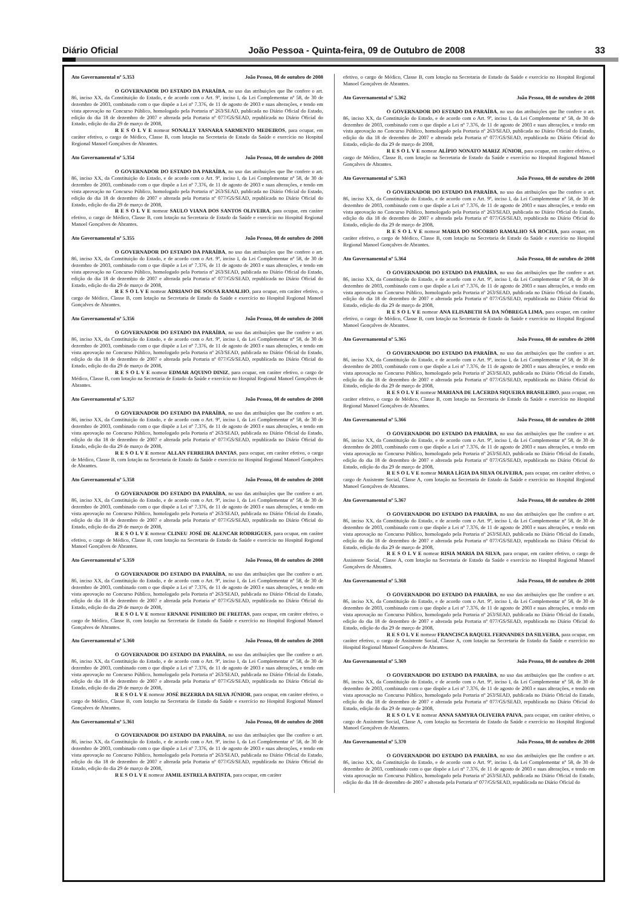Diário Oficial João Pessoa - Quinta-feira, 09 de Outubro de 2008 33
Ato Governamental nº 5.353 João Pessoa, 08 de outubro de 2008
O GOVERNADOR DO ESTADO DA PARAÍBA, no uso das atribuições que lhe confere o art. 86, inciso XX, da Constituição do Estado, e de acordo com o Art. 9º, inciso I, da Lei Complementar nº 58, de 30 de dezembro de 2003, combinado com o que dispõe a Lei nº 7.376, de 11 de agosto de 2003 e suas alterações, e tendo em vista aprovação no Concurso Público, homologado pela Portaria nº 263/SEAD, publicada no Diário Oficial do Estado, edição do dia 18 de dezembro de 2007 e alterada pela Portaria nº 077/GS/SEAD, republicada no Diário Oficial do Estado, edição do dia 29 de março de 2008,
R E S O L V E nomear SONALLY YASNARA SARMENTO MEDEIROS, para ocupar, em caráter efetivo, o cargo de Médico, Classe B, com lotação na Secretaria de Estado da Saúde e exercício no Hospital Regional Manoel Gonçalves de Abrantes.
Ato Governamental nº 5.354 João Pessoa, 08 de outubro de 2008
O GOVERNADOR DO ESTADO DA PARAÍBA, no uso das atribuições que lhe confere o art. 86, inciso XX, da Constituição do Estado, e de acordo com o Art. 9º, inciso I, da Lei Complementar nº 58, de 30 de dezembro de 2003, combinado com o que dispõe a Lei nº 7.376, de 11 de agosto de 2003 e suas alterações, e tendo em vista aprovação no Concurso Público, homologado pela Portaria nº 263/SEAD, publicada no Diário Oficial do Estado, edição do dia 18 de dezembro de 2007 e alterada pela Portaria nº 077/GS/SEAD, republicada no Diário Oficial do Estado, edição do dia 29 de março de 2008,
R E S O L V E nomear SAULO VIANA DOS SANTOS OLIVEIRA, para ocupar, em caráter efetivo, o cargo de Médico, Classe B, com lotação na Secretaria de Estado da Saúde e exercício no Hospital Regional Manoel Gonçalves de Abrantes.
Ato Governamental nº 5.355 João Pessoa, 08 de outubro de 2008
O GOVERNADOR DO ESTADO DA PARAÍBA, no uso das atribuições que lhe confere o art. 86, inciso XX, da Constituição do Estado, e de acordo com o Art. 9º, inciso I, da Lei Complementar nº 58, de 30 de dezembro de 2003, combinado com o que dispõe a Lei nº 7.376, de 11 de agosto de 2003 e suas alterações, e tendo em vista aprovação no Concurso Público, homologado pela Portaria nº 263/SEAD, publicada no Diário Oficial do Estado, edição do dia 18 de dezembro de 2007 e alterada pela Portaria nº 077/GS/SEAD, republicada no Diário Oficial do Estado, edição do dia 29 de março de 2008,
R E S O L V E nomear ADRIANO DE SOUSA RAMALHO, para ocupar, em caráter efetivo, o cargo de Médico, Classe B, com lotação na Secretaria de Estado da Saúde e exercício no Hospital Regional Manoel Gonçalves de Abrantes.
Ato Governamental nº 5.356 João Pessoa, 08 de outubro de 2008
O GOVERNADOR DO ESTADO DA PARAÍBA, no uso das atribuições que lhe confere o art. 86, inciso XX, da Constituição do Estado, e de acordo com o Art. 9º, inciso I, da Lei Complementar nº 58, de 30 de dezembro de 2003, combinado com o que dispõe a Lei nº 7.376, de 11 de agosto de 2003 e suas alterações, e tendo em vista aprovação no Concurso Público, homologado pela Portaria nº 263/SEAD, publicada no Diário Oficial do Estado, edição do dia 18 de dezembro de 2007 e alterada pela Portaria nº 077/GS/SEAD, republicada no Diário Oficial do Estado, edição do dia 29 de março de 2008,
R E S O L V E nomear EDMAR AQUINO DINIZ, para ocupar, em caráter efetivo, o cargo de Médico, Classe B, com lotação na Secretaria de Estado da Saúde e exercício no Hospital Regional Manoel Gonçalves de Abrantes.
Ato Governamental nº 5.357 João Pessoa, 08 de outubro de 2008
O GOVERNADOR DO ESTADO DA PARAÍBA, no uso das atribuições que lhe confere o art. 86, inciso XX, da Constituição do Estado, e de acordo com o Art. 9º, inciso I, da Lei Complementar nº 58, de 30 de dezembro de 2003, combinado com o que dispõe a Lei nº 7.376, de 11 de agosto de 2003 e suas alterações, e tendo em vista aprovação no Concurso Público, homologado pela Portaria nº 263/SEAD, publicada no Diário Oficial do Estado, edição do dia 18 de dezembro de 2007 e alterada pela Portaria nº 077/GS/SEAD, republicada no Diário Oficial do Estado, edição do dia 29 de março de 2008,
R E S O L V E nomear ALLAN FERREIRA DANTAS, para ocupar, em caráter efetivo, o cargo de Médico, Classe B, com lotação na Secretaria de Estado da Saúde e exercício no Hospital Regional Manoel Gonçalves de Abrantes.
Ato Governamental nº 5.358 João Pessoa, 08 de outubro de 2008
O GOVERNADOR DO ESTADO DA PARAÍBA, no uso das atribuições que lhe confere o art. 86, inciso XX, da Constituição do Estado, e de acordo com o Art. 9º, inciso I, da Lei Complementar nº 58, de 30 de dezembro de 2003, combinado com o que dispõe a Lei nº 7.376, de 11 de agosto de 2003 e suas alterações, e tendo em vista aprovação no Concurso Público, homologado pela Portaria nº 263/SEAD, publicada no Diário Oficial do Estado, edição do dia 18 de dezembro de 2007 e alterada pela Portaria nº 077/GS/SEAD, republicada no Diário Oficial do Estado, edição do dia 29 de março de 2008,
R E S O L V E nomear CLINEU JOSÉ DE ALENCAR RODRIGUES, para ocupar, em caráter efetivo, o cargo de Médico, Classe B, com lotação na Secretaria de Estado da Saúde e exercício no Hospital Regional Manoel Gonçalves de Abrantes.
Ato Governamental nº 5.359 João Pessoa, 08 de outubro de 2008
O GOVERNADOR DO ESTADO DA PARAÍBA, no uso das atribuições que lhe confere o art. 86, inciso XX, da Constituição do Estado, e de acordo com o Art. 9º, inciso I, da Lei Complementar nº 58, de 30 de dezembro de 2003, combinado com o que dispõe a Lei nº 7.376, de 11 de agosto de 2003 e suas alterações, e tendo em vista aprovação no Concurso Público, homologado pela Portaria nº 263/SEAD, publicada no Diário Oficial do Estado, edição do dia 18 de dezembro de 2007 e alterada pela Portaria nº 077/GS/SEAD, republicada no Diário Oficial do Estado, edição do dia 29 de março de 2008,
R E S O L V E nomear ERNANE PINHEIRO DE FREITAS, para ocupar, em caráter efetivo, o cargo de Médico, Classe B, com lotação na Secretaria de Estado da Saúde e exercício no Hospital Regional Manoel Gonçalves de Abrantes.
Ato Governamental nº 5.360 João Pessoa, 08 de outubro de 2008
O GOVERNADOR DO ESTADO DA PARAÍBA, no uso das atribuições que lhe confere o art. 86, inciso XX, da Constituição do Estado, e de acordo com o Art. 9º, inciso I, da Lei Complementar nº 58, de 30 de dezembro de 2003, combinado com o que dispõe a Lei nº 7.376, de 11 de agosto de 2003 e suas alterações, e tendo em vista aprovação no Concurso Público, homologado pela Portaria nº 263/SEAD, publicada no Diário Oficial do Estado, edição do dia 18 de dezembro de 2007 e alterada pela Portaria nº 077/GS/SEAD, republicada no Diário Oficial do Estado, edição do dia 29 de março de 2008,
R E S O L V E nomear JOSÉ BEZERRA DA SILVA JÚNIOR, para ocupar, em caráter efetivo, o cargo de Médico, Classe B, com lotação na Secretaria de Estado da Saúde e exercício no Hospital Regional Manoel Gonçalves de Abrantes.
Ato Governamental nº 5.361 João Pessoa, 08 de outubro de 2008
O GOVERNADOR DO ESTADO DA PARAÍBA, no uso das atribuições que lhe confere o art. 86, inciso XX, da Constituição do Estado, e de acordo com o Art. 9º, inciso I, da Lei Complementar nº 58, de 30 de dezembro de 2003, combinado com o que dispõe a Lei nº 7.376, de 11 de agosto de 2003 e suas alterações, e tendo em vista aprovação no Concurso Público, homologado pela Portaria nº 263/SEAD, publicada no Diário Oficial do Estado, edição do dia 18 de dezembro de 2007 e alterada pela Portaria nº 077/GS/SEAD, republicada no Diário Oficial do Estado, edição do dia 29 de março de 2008,
R E S O L V E nomear JAMIL ESTRELA BATISTA, para ocupar, em caráter
efetivo, o cargo de Médico, Classe B, com lotação na Secretaria de Estado da Saúde e exercício no Hospital Regional Manoel Gonçalves de Abrantes.
Ato Governamental nº 5.362 João Pessoa, 08 de outubro de 2008
O GOVERNADOR DO ESTADO DA PARAÍBA, no uso das atribuições que lhe confere o art. 86, inciso XX, da Constituição do Estado, e de acordo com o Art. 9º, inciso I, da Lei Complementar nº 58, de 30 de dezembro de 2003, combinado com o que dispõe a Lei nº 7.376, de 11 de agosto de 2003 e suas alterações, e tendo em vista aprovação no Concurso Público, homologado pela Portaria nº 263/SEAD, publicada no Diário Oficial do Estado, edição do dia 18 de dezembro de 2007 e alterada pela Portaria nº 077/GS/SEAD, republicada no Diário Oficial do Estado, edição do dia 29 de março de 2008,
R E S O L V E nomear ALÍPIO NONATO MARIZ JÚNIOR, para ocupar, em caráter efetivo, o cargo de Médico, Classe B, com lotação na Secretaria de Estado da Saúde e exercício no Hospital Regional Manoel Gonçalves de Abrantes.
Ato Governamental nº 5.363 João Pessoa, 08 de outubro de 2008
O GOVERNADOR DO ESTADO DA PARAÍBA, no uso das atribuições que lhe confere o art. 86, inciso XX, da Constituição do Estado, e de acordo com o Art. 9º, inciso I, da Lei Complementar nº 58, de 30 de dezembro de 2003, combinado com o que dispõe a Lei nº 7.376, de 11 de agosto de 2003 e suas alterações, e tendo em vista aprovação no Concurso Público, homologado pela Portaria nº 263/SEAD, publicada no Diário Oficial do Estado, edição do dia 18 de dezembro de 2007 e alterada pela Portaria nº 077/GS/SEAD, republicada no Diário Oficial do Estado, edição do dia 29 de março de 2008,
R E S O L V E nomear MARIA DO SOCORRO RAMALHO SÁ ROCHA, para ocupar, em caráter efetivo, o cargo de Médico, Classe B, com lotação na Secretaria de Estado da Saúde e exercício no Hospital Regional Manoel Gonçalves de Abrantes.
Ato Governamental nº 5.364 João Pessoa, 08 de outubro de 2008
O GOVERNADOR DO ESTADO DA PARAÍBA, no uso das atribuições que lhe confere o art. 86, inciso XX, da Constituição do Estado, e de acordo com o Art. 9º, inciso I, da Lei Complementar nº 58, de 30 de dezembro de 2003, combinado com o que dispõe a Lei nº 7.376, de 11 de agosto de 2003 e suas alterações, e tendo em vista aprovação no Concurso Público, homologado pela Portaria nº 263/SEAD, publicada no Diário Oficial do Estado, edição do dia 18 de dezembro de 2007 e alterada pela Portaria nº 077/GS/SEAD, republicada no Diário Oficial do Estado, edição do dia 29 de março de 2008,
R E S O L V E nomear ANA ELISABETH SÁ DA NÓBREGA LIMA, para ocupar, em caráter efetivo, o cargo de Médico, Classe B, com lotação na Secretaria de Estado da Saúde e exercício no Hospital Regional Manoel Gonçalves de Abrantes.
Ato Governamental nº 5.365 João Pessoa, 08 de outubro de 2008
O GOVERNADOR DO ESTADO DA PARAÍBA, no uso das atribuições que lhe confere o art. 86, inciso XX, da Constituição do Estado, e de acordo com o Art. 9º, inciso I, da Lei Complementar nº 58, de 30 de dezembro de 2003, combinado com o que dispõe a Lei nº 7.376, de 11 de agosto de 2003 e suas alterações, e tendo em vista aprovação no Concurso Público, homologado pela Portaria nº 263/SEAD, publicada no Diário Oficial do Estado, edição do dia 18 de dezembro de 2007 e alterada pela Portaria nº 077/GS/SEAD, republicada no Diário Oficial do Estado, edição do dia 29 de março de 2008,
R E S O L V E nomear MARIANA DE LACERDA SIQUEIRA BRASILEIRO, para ocupar, em caráter efetivo, o cargo de Médico, Classe B, com lotação na Secretaria de Estado da Saúde e exercício no Hospital Regional Manoel Gonçalves de Abrantes.
Ato Governamental nº 5.366 João Pessoa, 08 de outubro de 2008
O GOVERNADOR DO ESTADO DA PARAÍBA, no uso das atribuições que lhe confere o art. 86, inciso XX, da Constituição do Estado, e de acordo com o Art. 9º, inciso I, da Lei Complementar nº 58, de 30 de dezembro de 2003, combinado com o que dispõe a Lei nº 7.376, de 11 de agosto de 2003 e suas alterações, e tendo em vista aprovação no Concurso Público, homologado pela Portaria nº 263/SEAD, publicada no Diário Oficial do Estado, edição do dia 18 de dezembro de 2007 e alterada pela Portaria nº 077/GS/SEAD, republicada no Diário Oficial do Estado, edição do dia 29 de março de 2008,
R E S O L V E nomear MARA LÍGIA DA SILVA OLIVEIRA, para ocupar, em caráter efetivo, o cargo de Assistente Social, Classe A, com lotação na Secretaria de Estado da Saúde e exercício no Hospital Regional Manoel Gonçalves de Abrantes.
Ato Governamental nº 5.367 João Pessoa, 08 de outubro de 2008
O GOVERNADOR DO ESTADO DA PARAÍBA, no uso das atribuições que lhe confere o art. 86, inciso XX, da Constituição do Estado, e de acordo com o Art. 9º, inciso I, da Lei Complementar nº 58, de 30 de dezembro de 2003, combinado com o que dispõe a Lei nº 7.376, de 11 de agosto de 2003 e suas alterações, e tendo em vista aprovação no Concurso Público, homologado pela Portaria nº 263/SEAD, publicada no Diário Oficial do Estado, edição do dia 18 de dezembro de 2007 e alterada pela Portaria nº 077/GS/SEAD, republicada no Diário Oficial do Estado, edição do dia 29 de março de 2008,
R E S O L V E nomear RISIA MARIA DA SILVA, para ocupar, em caráter efetivo, o cargo de Assistente Social, Classe A, com lotação na Secretaria de Estado da Saúde e exercício no Hospital Regional Manoel Gonçalves de Abrantes.
Ato Governamental nº 5.368 João Pessoa, 08 de outubro de 2008
O GOVERNADOR DO ESTADO DA PARAÍBA, no uso das atribuições que lhe confere o art. 86, inciso XX, da Constituição do Estado, e de acordo com o Art. 9º, inciso I, da Lei Complementar nº 58, de 30 de dezembro de 2003, combinado com o que dispõe a Lei nº 7.376, de 11 de agosto de 2003 e suas alterações, e tendo em vista aprovação no Concurso Público, homologado pela Portaria nº 263/SEAD, publicada no Diário Oficial do Estado, edição do dia 18 de dezembro de 2007 e alterada pela Portaria nº 077/GS/SEAD, republicada no Diário Oficial do Estado, edição do dia 29 de março de 2008,
R E S O L V E nomear FRANCISCA RAQUEL FERNANDES DA SILVEIRA, para ocupar, em caráter efetivo, o cargo de Assistente Social, Classe A, com lotação na Secretaria de Estado da Saúde e exercício no Hospital Regional Manoel Gonçalves de Abrantes.
Ato Governamental nº 5.369 João Pessoa, 08 de outubro de 2008
O GOVERNADOR DO ESTADO DA PARAÍBA, no uso das atribuições que lhe confere o art. 86, inciso XX, da Constituição do Estado, e de acordo com o Art. 9º, inciso I, da Lei Complementar nº 58, de 30 de dezembro de 2003, combinado com o que dispõe a Lei nº 7.376, de 11 de agosto de 2003 e suas alterações, e tendo em vista aprovação no Concurso Público, homologado pela Portaria nº 263/SEAD, publicada no Diário Oficial do Estado, edição do dia 18 de dezembro de 2007 e alterada pela Portaria nº 077/GS/SEAD, republicada no Diário Oficial do Estado, edição do dia 29 de março de 2008,
R E S O L V E nomear ANNA SAMYRA OLIVEIRA PAIVA, para ocupar, em caráter efetivo, o cargo de Assistente Social, Classe A, com lotação na Secretaria de Estado da Saúde e exercício no Hospital Regional Manoel Gonçalves de Abrantes.
Ato Governamental nº 5.370 João Pessoa, 08 de outubro de 2008
O GOVERNADOR DO ESTADO DA PARAÍBA, no uso das atribuições que lhe confere o art. 86, inciso XX, da Constituição do Estado, e de acordo com o Art. 9º, inciso I, da Lei Complementar nº 58, de 30 de dezembro de 2003, combinado com o que dispõe a Lei nº 7.376, de 11 de agosto de 2003 e suas alterações, e tendo em vista aprovação no Concurso Público, homologado pela Portaria nº 263/SEAD, publicada no Diário Oficial do Estado, edição do dia 18 de dezembro de 2007 e alterada pela Portaria nº 077/GS/SEAD, republicada no Diário Oficial do